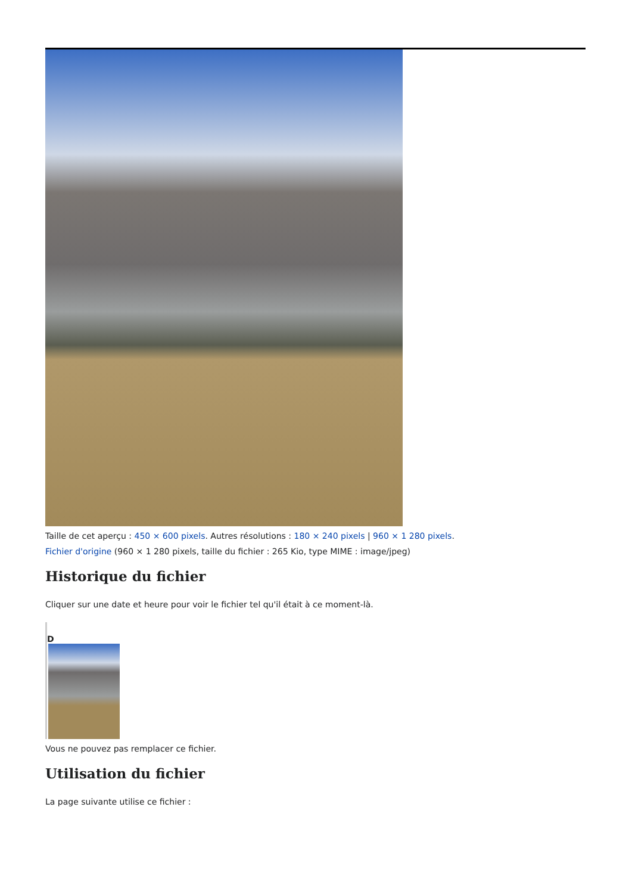Taille de cet aperçu : 450 × 600 pixels. Autres résolutions : 180 × 240 pixels | 960 × 1 280 pixels.
Fichier d'origine (960 × 1 280 pixels, taille du fichier : 265 Kio, type MIME : image/jpeg)
Historique du fichier
Cliquer sur une date et heure pour voir le fichier tel qu'il était à ce moment-là.
D
Vous ne pouvez pas remplacer ce fichier.
Utilisation du fichier
La page suivante utilise ce fichier :